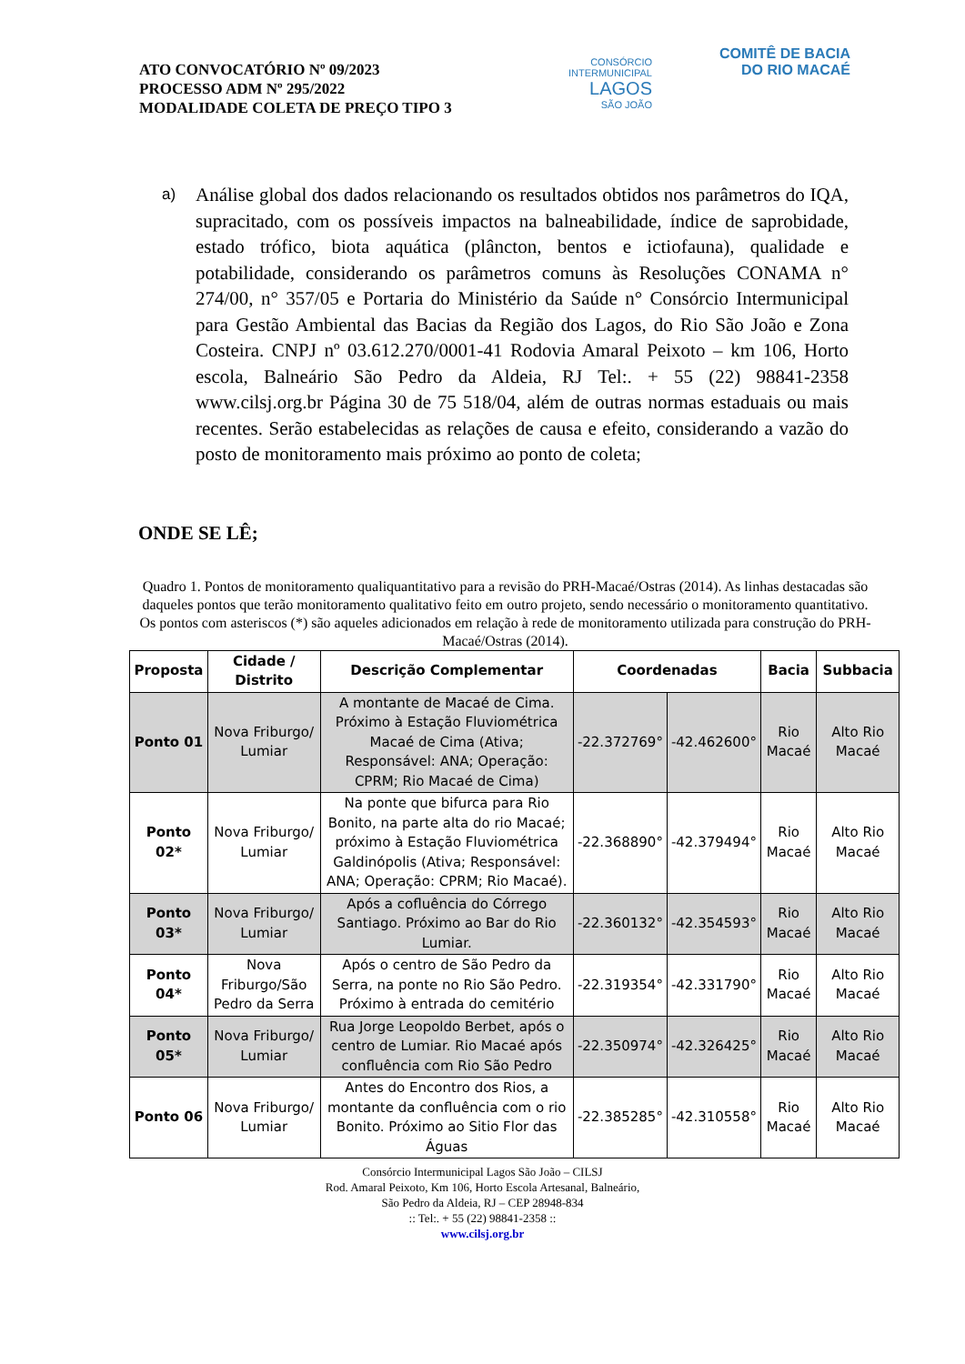ATO CONVOCATÓRIO Nº 09/2023
PROCESSO ADM Nº 295/2022
MODALIDADE COLETA DE PREÇO TIPO 3
CONSÓRCIO INTERMUNICIPAL
LAGOS
SÃO JOÃO
COMITÊ DE BACIA
DO RIO MACAÉ
a)
Análise global dos dados relacionando os resultados obtidos nos parâmetros do IQA, supracitado, com os possíveis impactos na balneabilidade, índice de saprobidade, estado trófico, biota aquática (plâncton, bentos e ictiofauna), qualidade e potabilidade, considerando os parâmetros comuns às Resoluções CONAMA n° 274/00, n° 357/05 e Portaria do Ministério da Saúde n° Consórcio Intermunicipal para Gestão Ambiental das Bacias da Região dos Lagos, do Rio São João e Zona Costeira. CNPJ nº 03.612.270/0001-41 Rodovia Amaral Peixoto – km 106, Horto escola, Balneário São Pedro da Aldeia, RJ Tel:. + 55 (22) 98841-2358 www.cilsj.org.br Página 30 de 75 518/04, além de outras normas estaduais ou mais recentes. Serão estabelecidas as relações de causa e efeito, considerando a vazão do posto de monitoramento mais próximo ao ponto de coleta;
ONDE SE LÊ;
Quadro 1. Pontos de monitoramento qualiquantitativo para a revisão do PRH-Macaé/Ostras (2014). As linhas destacadas são daqueles pontos que terão monitoramento qualitativo feito em outro projeto, sendo necessário o monitoramento quantitativo. Os pontos com asteriscos (*) são aqueles adicionados em relação à rede de monitoramento utilizada para construção do PRH-Macaé/Ostras (2014).
| Proposta | Cidade / Distrito | Descrição Complementar | Coordenadas | | Bacia | Subbacia |
| --- | --- | --- | --- | --- | --- | --- |
| Ponto 01 | Nova Friburgo/ Lumiar | A montante de Macaé de Cima. Próximo à Estação Fluviométrica Macaé de Cima (Ativa; Responsável: ANA; Operação: CPRM; Rio Macaé de Cima) | -22.372769° | -42.462600° | Rio Macaé | Alto Rio Macaé |
| Ponto 02* | Nova Friburgo/ Lumiar | Na ponte que bifurca para Rio Bonito, na parte alta do rio Macaé; próximo à Estação Fluviométrica Galdinópolis (Ativa; Responsável: ANA; Operação: CPRM; Rio Macaé). | -22.368890° | -42.379494° | Rio Macaé | Alto Rio Macaé |
| Ponto 03* | Nova Friburgo/ Lumiar | Após a cofluência do Córrego Santiago. Próximo ao Bar do Rio Lumiar. | -22.360132° | -42.354593° | Rio Macaé | Alto Rio Macaé |
| Ponto 04* | Nova Friburgo/São Pedro da Serra | Após o centro de São Pedro da Serra, na ponte no Rio São Pedro. Próximo à entrada do cemitério | -22.319354° | -42.331790° | Rio Macaé | Alto Rio Macaé |
| Ponto 05* | Nova Friburgo/ Lumiar | Rua Jorge Leopoldo Berbet, após o centro de Lumiar. Rio Macaé após confluência com Rio São Pedro | -22.350974° | -42.326425° | Rio Macaé | Alto Rio Macaé |
| Ponto 06 | Nova Friburgo/ Lumiar | Antes do Encontro dos Rios, a montante da confluência com o rio Bonito. Próximo ao Sitio Flor das Águas | -22.385285° | -42.310558° | Rio Macaé | Alto Rio Macaé |
Consórcio Intermunicipal Lagos São João – CILSJ
Rod. Amaral Peixoto, Km 106, Horto Escola Artesanal, Balneário,
São Pedro da Aldeia, RJ – CEP 28948-834
:: Tel:. + 55 (22) 98841-2358 ::
www.cilsj.org.br